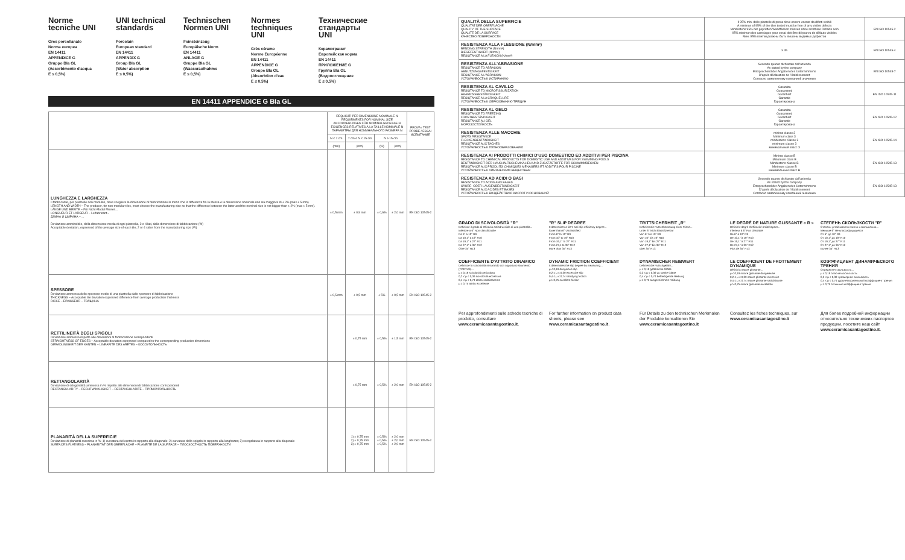Norme tecniche UNI
Gres porcellanato
Norma europea
EN 14411
APPENDICE G
Gruppo BIa GL
(Assorbimento d'acqua
E ≤ 0,5%)
UNI technical standards
Porcelain
European standard
EN 14411
APPENDIX G
Group BIa GL
(Water absorption
E ≤ 0,5%)
Technischen Normen UNI
Feinsteinzeug
Europäische Norm
EN 14411
ANLAGE G
Gruppe BIa GL
(Wasseraufnahme
E ≤ 0,5%)
Normes techniques UNI
Grès cérame
Norme Européenne
EN 14411
APPENDICE G
Groupe BIa GL
(Absorbtion d'eau
E ≤ 0,5%)
Технические стандарты UNI
Керамогранит
Европейская норма
EN 14411
ПРИЛОЖЕНИЕ G
Группа BIa GL
(Водопоглощение
E ≤ 0,5%)
EN 14411 APPENDICE G BIa GL
| | REQUISITI PER DIMENSIONE NOMINALE N REQUIRMENTS FOR NOMINAL SIZE ANFORDERUNGEN FÜR NOMINALGROESSE N EXIGENCES RELATIVES À LA TAILLE NOMINALE N ПАРАМЕТРЫ ДЛЯ НОМИНАЛЬНОГО РАЗМЕРА N | | | | PROVA / TEST PROBE / ESSAI ИСПЫТАНИЕ |
| --- | --- | --- | --- | --- | --- |
| | N < 7 cm | 7 cm ≤ N < 15 cm | N ≥ 15 cm | | |
| | (mm) | (mm) | (%) | (mm) | |
| LUNGHEZZA E LARGHEZZA Il fabbricante, per piastrelle non modulari, deve scegliere la dimensione di fabbricazione in modo che la differenza fra la stessa e la dimensione nominale non sia maggiore di ± 2% (max ± 5 mm) LENGTH AND WIDTH – The producer, for non-modular tiles, must choose the manufacturing size so that the difference between the latter and the nominal size is not bigger than ± 2% (max ± 5 mm). LÄNGE UND BREITE – Für Nicht-Modul Fliesen... LONGUEUR ET LARGEUR – Le fabricant... ДЛИНА И ШИРИНА – ... Deviazione ammissibile, della dimensione media di ogni piastrella, 2 o 4 lati, dalla dimensione di fabbricazione (W) Acceptable deviation, expressed of the average size of each tile, 2 or 4 sides from the manufacturing size (W) | ± 0,5 mm | ± 0,9 mm | ± 0,6% | ± 2,0 mm | EN ISO 10545-2 |
| SPESSORE Deviazione ammessa dello spessore medio di una piastrella dallo spessore di fabbricazione THICKNESS – Acceptable tile deviation expressed difference from average production thickness DICKE – EPAISSEUR – ТОЛЩИНА | ± 0,5 mm | ± 0,5 mm | ± 5% | ± 0,5 mm | EN ISO 10545-2 |
| RETTILINEITÀ DEGLI SPIGOLI Deviazione ammessa rispetto alle dimensioni di fabbricazione corrispondenti STRAIGHTNESS OF EDGES – Acceptable deviation expressed compared to the corresponding production dimensions GERADLINIGKEIT DER KANTEN – LINEARITE DES ARÊTES – КОСОУГОЛЬНОСТЬ | | ± 0,75 mm | ± 0,5% | ± 1,5 mm | EN ISO 10545-2 |
| RETTANGOLARITÀ Deviazione di ortogonalità ammessa in % rispetto alle dimensioni di fabbricazione corrispondenti RECTANGULARITY – RECHTWINKLIGKEIT – RECTANGULARITÉ – ПРЯМОУГОЛЬНОСТЬ | | ± 0,75 mm | ± 0,5% | ± 2,0 mm | EN ISO 10545-2 |
| PLANARITÀ DELLA SUPERFICIE Deviazione di planarità massima in %: 1) curvatura del centro in rapporto alla diagonale; 2) curvatura dello spigolo in rapporto alla lunghezza; 3) svergolatura in rapporto alla diagonale SURFACE'S FLATNESS – PLANARITÄT DER OBERFLÄCHE – PLANÉITÉ DE LA SURFACE – ПЛОСКОСТНОСТЬ ПОВЕРХНОСТИ | | 1) ± 0,75 mm 2) ± 0,75 mm 3) ± 0,75 mm | ± 0,5% ± 0,5% ± 0,5% | ± 2,0 mm ± 2,0 mm ± 2,0 mm | EN ISO 10545-2 |
| QUALITÀ DELLA SUPERFICIE QUALITAT DER OBERFLÄCHE QUALITY OF THE SURFACE QUALITE DE LA SURFACE КАЧЕСТВО ПОВЕРХНОСТИ | Il 95% min. delle piastelle di prova deve essere esente da difetti visibili A minimun of 95% of the tiles tested must be free of any visible defects Mindestens 95% der geprüften Wandfliesen müssen ohne sichtbare Defekte sein 95% minimun des carrelages pour essai doit être dépourvu de défauts visibles Мин. 95% плитки должны быть лишены видимых дефектов | EN ISO 10545-2 |
| RESISTENZA ALLA FLESSIONE (N/mm²) BENDING STRENGTH (N/mm²) BIEGEFESTIGKEIT (N/mm²) RESISTANCE A LA FLEXION (N/mm²) | ≥ 35 | EN ISO 10545-4 |
| RESISTENZA ALL'ABRASIONE RESISTANCE TO ABRASION ABNUTZUNGSFESTIGKEIT RESISTANCE A L'ABRASION УСТОЙЧИВОСТЬ К ИСТИРАНИЮ | Secondo quanto dichiarato dall'azienda As stated by the company Entsprechend der Angaben des Unternehmens D'après déclaration de l'établissement Согласно заявленному компанией значению | EN ISO 10545-7 |
| RESISTENZA AL CAVILLO RESISTANCE TO MICROFISSURIZATION HAARRISSBESTÄNDIGKEIT RESISTANCE A LA CRAQUELURE УСТОЙЧИВОСТЬ К ОБРАЗОВАНИЮ ТРЕЩИН | Garantita Guaranteed Garantiert Garantie Гарантирована | EN ISO 10545-11 |
| RESISTENZA AL GELO RESISTANCE TO FREEZING FROSTBESTÄNDIGKEIT RESISTANCE AU GEL МОРОЗОСТОЙКОСТЬ | Garantita Guaranteed Garantiert Garantie Гарантирована | EN ISO 10545-12 |
| RESISTENZA ALLE MACCHIE SPOTS RESISTANCE FLECKENBESTÄNDIGKEIT RESISTANCE AUX TACHES УСТОЙЧИВОСТЬ К ПЯТНООБРАЗОВАНИЮ | minimo classe 3 Minimum class 3 mindestens Klasse 3 minimum classe 3 минимальный класс 3 | EN ISO 10545-14 |
| RESISTENZA AI PRODOTTI CHIMICI D'USO DOMESTICO ED ADDITIVI PER PISCINA RESISTANCE TO CHEMICAL PRODUCTS FOR DOMESTIC USE AND ADDITIVES FOR SWIMMING POOLS BESTÄNDIGKEIT DER HAUSHALTSCHEMIKALIEN UND ZUSATZSTOFFE FÜR SCHWIMMBECKEN RÉSISTANCE AUX PRODUITS CHIMIQUES MÉNAGERS ET ADDITIFS POUR PISCINE УСТОЙЧИВОСТЬ К ХИМИЧЕСКИМ ВЕЩЕСТВАМ | Minimo classe B Minumum class B Mindestens Klasse B Minimum classe B минимальный класс B | EN ISO 10545-13 |
| RESISTENZA AD ACIDI O BASI RESISTANCE TO ACIDS AND BASES SÄURE- ODER LAUGENBESTÄNDIGKEIT RESISTANCE AUX ACIDES ET BASES УСТОЙЧИВОСТЬ К ВОЗДЕЙСТВИЮ КИСЛОТ И ОСНОВАНИЙ | Secondo quanto dichiarato dall'azienda As stated by the company Entsprechend der Angaben des Unternehmens D'après déclaration de l'établissement Согласно заявленному компанией значению | EN ISO 10545-13 |
GRADO DI SCIVOLOSITÀ "R"
Definisce il grado di efficacia antisdrucciolo di una piastrella...
Inferiore a 6° Non classificabile
Da 6° a 10° R9
Da 10,1° a 19° R10
Da 19,1° a 27° R11
Da 27,1° a 35° R12
Oltre 35° R13
"R" SLIP DEGREE
It determines a tile's anti-slip efficiency degree...
lower than 6° Unclassified
From 6° to 10° R9
From 10° to 19° R10
From 19,1° to 27° R11
From 27,1 to 35° R12
More than 35° R13
TRITTSICHERHEIT „R"
Definiert die Rutschhemmung einer Fliese...
Unter 6° Nicht klassifizierbar
Von 6° bis 10° R9
Von 10° bis 19° R10
Von 19,1° bis 27° R11
Von 27,1° bis 35° R12
über 35° R13
LE DEGRÉ DE NATURE GLISSANTE « R »
Définit le degré d'efficacité antidérapant...
Inférieur à 6° Pas classable
De 6° à 10° R9
De 10,1° à 19° R10
De 19,1° à 27° R11
De 27,1° à 35° R12
Plus de 35° R13
СТЕПЕНЬ СКОЛЬЗКОСТИ "R"
Степень устойчивости плитки к скольжению...
Меньше 6° Не классифицируется
От 6° до 10° R9
От 10,1° до 19° R10
От 19,1° до 27° R11
От 27,1° до 35° R12
Более 35° R13
COEFFICIENTE D'ATTRITO DINAMICO
Definisce la scivolosità misurando con opportuno strumento (TORTUS)...
μ ≤ 0,19 scivolosità pericolosa
0,2 ≤ μ ≤ 0,39 scivolosità eccessiva
0,4 ≤ μ ≤ 0,74 attrito soddisfacente
μ ≥ 0,75 attrito eccellente
DYNAMIC FRICTION COEFFICIENT
It determines the slip degree by measuring...
μ ≤ 0,19 dangerous slip
0,2 ≤ μ ≤ 0,39 excessive slip
0,4 ≤ μ ≤ 0,74 satisfying friction
μ ≥ 0,75 excellent friction
DYNAMISCHER REIBWERT
Definiert die Rutschgefahr...
μ ≤ 0,19 gefährliche Glätte
0,2 ≤ μ ≤ 0,39 zu starke Glätte
0,4 ≤ μ ≤ 0,74 befriedigende Reibung
μ ≥ 0,75 ausgezeichnete Reibung
LE COEFFICIENT DE FROTTEMENT DYNAMIQUE
Définit la nature glissante...
μ ≤ 0,19 nature glissante dangereuse
0,2 ≤ μ ≤ 0,39 nature glissante excessive
0,4 ≤ μ ≤ 0,74 nature glissante satisfaisante
μ ≥ 0,75 nature glissante excellente
КОЭФФИЦИЕНТ ДИНАМИЧЕСКОГО ТРЕНИЯ
Определяет скользкость...
μ ≤ 0,19 опасная скользкость
0,2 ≤ μ ≤ 0,39 чрезмерная скользкость
0,4 ≤ μ ≤ 0,74 удовлетворительный коэффициент трения
μ ≥ 0,75 отличный коэффициент трения
Per approfondimenti sulle schede tecniche di prodotto, consultare www.ceramicasantagostino.it.
For further information on product data sheets, please see www.ceramicasantagostino.it.
Für Details zu den technischen Merkmalen der Produkte konsultieren Sie www.ceramicasantagostino.it
Consultez les fiches techniques, sur www.ceramicasantagostino.it
Для более подробной информации относительно технических паспортов продукции, посетите наш сайт www.ceramicasantagostino.it.